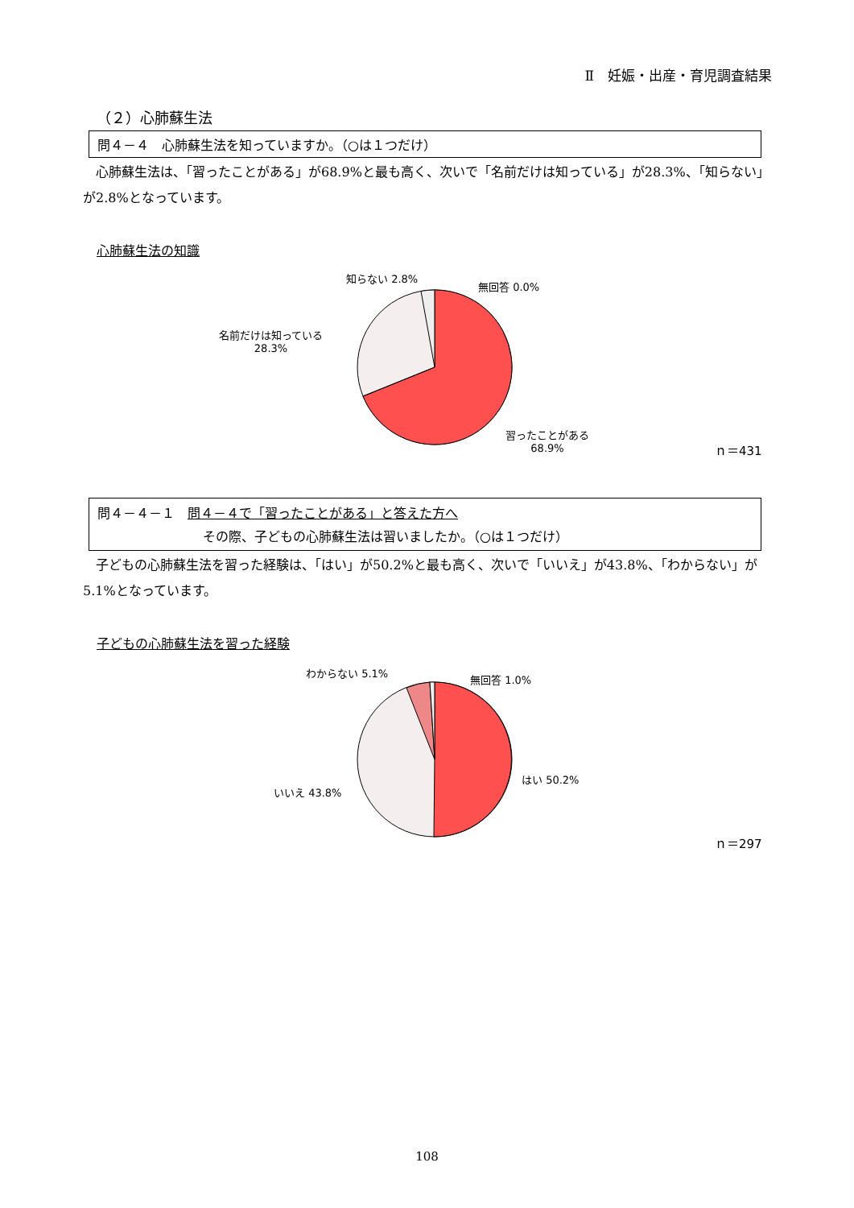Ⅱ　妊娠・出産・育児調査結果
（２）心肺蘇生法
問４－４　心肺蘇生法を知っていますか。（○は１つだけ）
　心肺蘇生法は、「習ったことがある」が68.9%と最も高く、次いで「名前だけは知っている」が28.3%、「知らない」が2.8%となっています。
心肺蘇生法の知識
知らない 2.8%
無回答 0.0%
名前だけは知っている
28.3%
習ったことがある
68.9%
ｎ＝431
問４－４－１　問４－４で「習ったことがある」と答えた方へ
その際、子どもの心肺蘇生法は習いましたか。（○は１つだけ）
　子どもの心肺蘇生法を習った経験は、「はい」が50.2%と最も高く、次いで「いいえ」が43.8%、「わからない」が5.1%となっています。
子どもの心肺蘇生法を習った経験
わからない 5.1%
無回答 1.0%
はい 50.2%
いいえ 43.8%
ｎ＝297
108